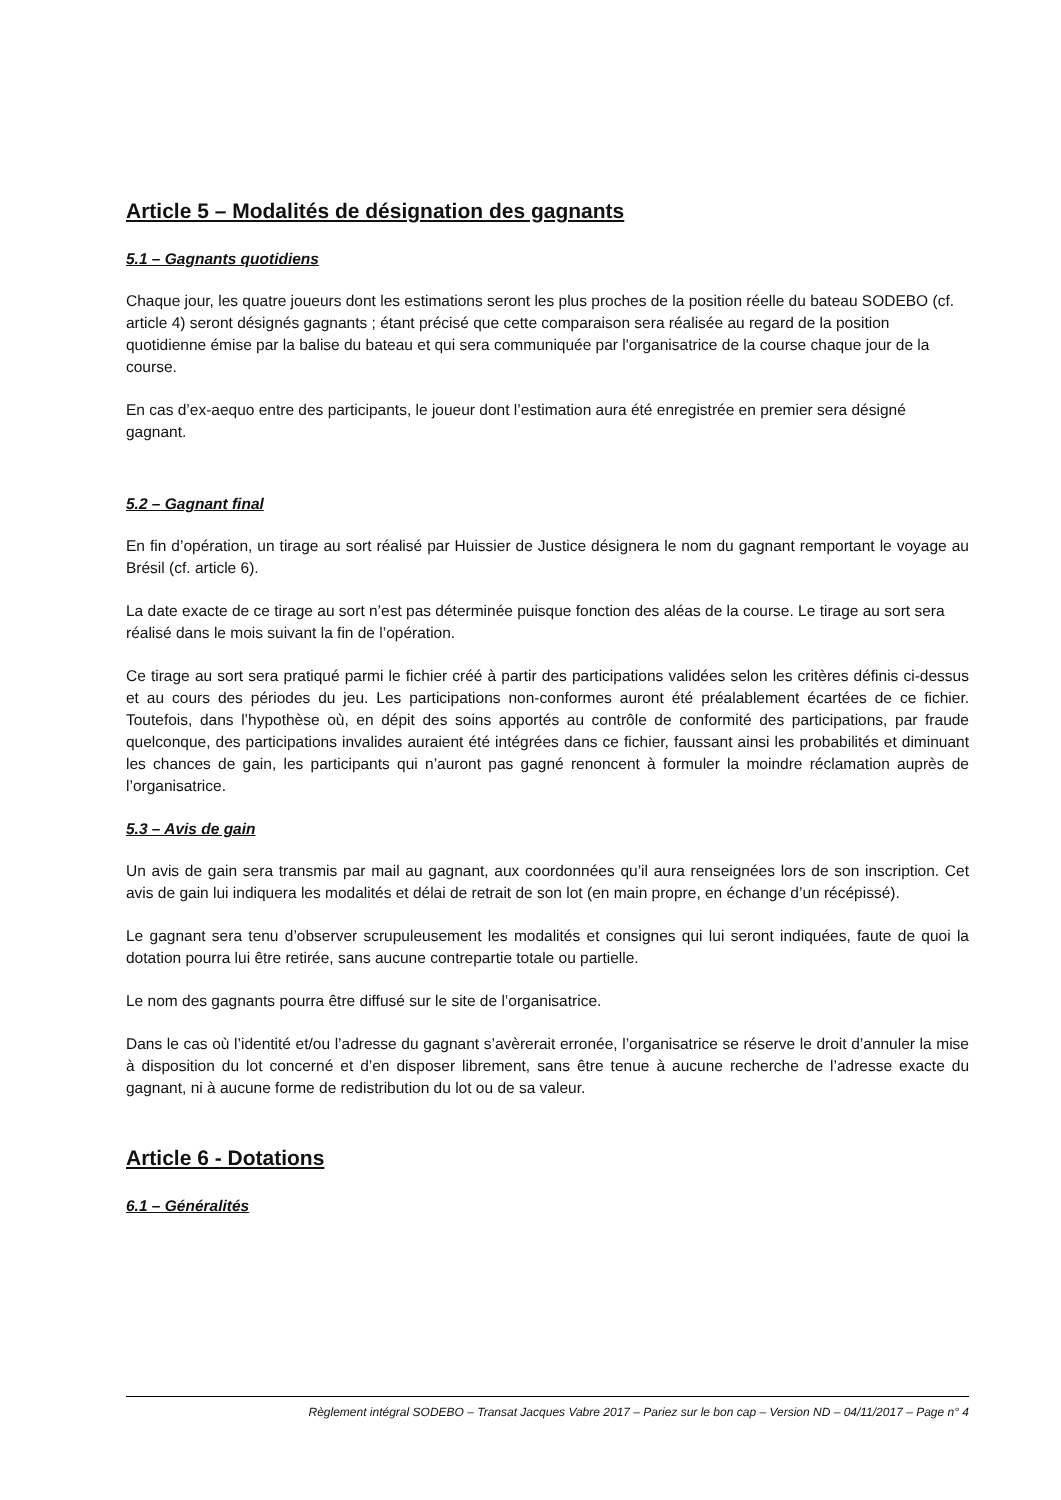Article 5 – Modalités de désignation des gagnants
5.1 – Gagnants quotidiens
Chaque jour, les quatre joueurs dont les estimations seront les plus proches de la position réelle du bateau SODEBO (cf. article 4) seront désignés gagnants ; étant précisé que cette comparaison sera réalisée au regard de la position quotidienne émise par la balise du bateau et qui sera communiquée par l'organisatrice de la course chaque jour de la course.
En cas d’ex-aequo entre des participants, le joueur dont l’estimation aura été enregistrée en premier sera désigné gagnant.
5.2 – Gagnant final
En fin d’opération, un tirage au sort réalisé par Huissier de Justice désignera le nom du gagnant remportant le voyage au Brésil (cf. article 6).
La date exacte de ce tirage au sort n’est pas déterminée puisque fonction des aléas de la course. Le tirage au sort sera réalisé dans le mois suivant la fin de l’opération.
Ce tirage au sort sera pratiqué parmi le fichier créé à partir des participations validées selon les critères définis ci-dessus et au cours des périodes du jeu. Les participations non-conformes auront été préalablement écartées de ce fichier. Toutefois, dans l’hypothèse où, en dépit des soins apportés au contrôle de conformité des participations, par fraude quelconque, des participations invalides auraient été intégrées dans ce fichier, faussant ainsi les probabilités et diminuant les chances de gain, les participants qui n’auront pas gagné renoncent à formuler la moindre réclamation auprès de l’organisatrice.
5.3 – Avis de gain
Un avis de gain sera transmis par mail au gagnant, aux coordonnées qu’il aura renseignées lors de son inscription. Cet avis de gain lui indiquera les modalités et délai de retrait de son lot (en main propre, en échange d’un récépissé).
Le gagnant sera tenu d’observer scrupuleusement les modalités et consignes qui lui seront indiquées, faute de quoi la dotation pourra lui être retirée, sans aucune contrepartie totale ou partielle.
Le nom des gagnants pourra être diffusé sur le site de l’organisatrice.
Dans le cas où l’identité et/ou l’adresse du gagnant s’avèrerait erronée, l’organisatrice se réserve le droit d’annuler la mise à disposition du lot concerné et d’en disposer librement, sans être tenue à aucune recherche de l’adresse exacte du gagnant, ni à aucune forme de redistribution du lot ou de sa valeur.
Article 6 - Dotations
6.1 – Généralités
Règlement intégral SODEBO – Transat Jacques Vabre 2017 – Pariez sur le bon cap – Version ND – 04/11/2017 – Page n° 4